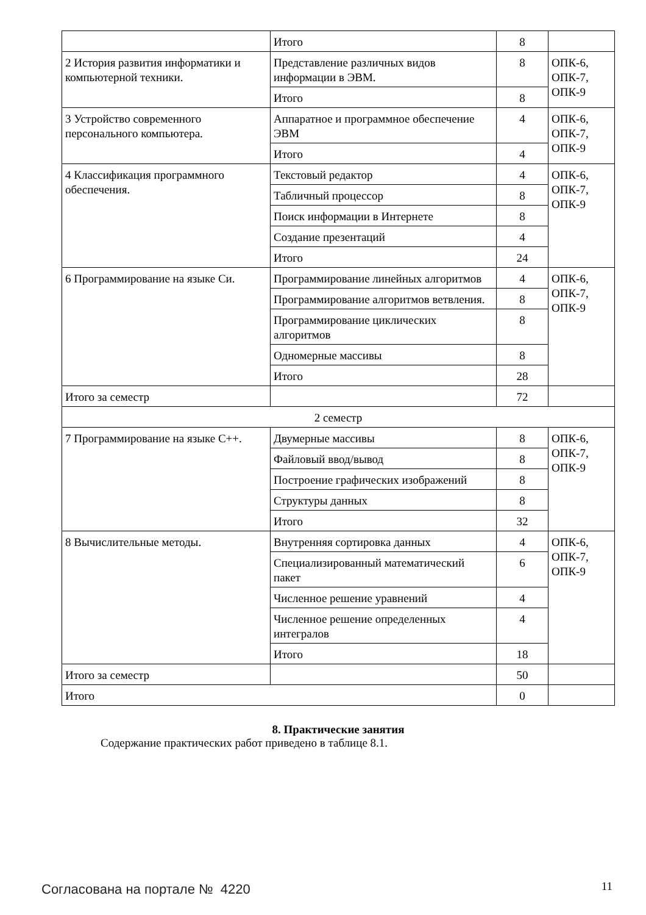| | Итого | 8 | |
| 2 История развития информатики и компьютерной техники. | Представление различных видов информации в ЭВМ. | 8 | ОПК-6, ОПК-7, ОПК-9 |
| | Итого | 8 | |
| 3 Устройство современного персонального компьютера. | Аппаратное и программное обеспечение ЭВМ | 4 | ОПК-6, ОПК-7, ОПК-9 |
| | Итого | 4 | |
| 4 Классификация программного обеспечения. | Текстовый редактор | 4 | ОПК-6, ОПК-7, ОПК-9 |
| | Табличный процессор | 8 | |
| | Поиск информации в Интернете | 8 | |
| | Создание презентаций | 4 | |
| | Итого | 24 | |
| 6 Программирование на языке Си. | Программирование линейных алгоритмов | 4 | ОПК-6, ОПК-7, ОПК-9 |
| | Программирование алгоритмов ветвления. | 8 | |
| | Программирование циклических алгоритмов | 8 | |
| | Одномерные массивы | 8 | |
| | Итого | 28 | |
| Итого за семестр | | 72 | |
| 2 семестр | | | |
| 7 Программирование на языке С++. | Двумерные массивы | 8 | ОПК-6, ОПК-7, ОПК-9 |
| | Файловый ввод/вывод | 8 | |
| | Построение графических изображений | 8 | |
| | Структуры данных | 8 | |
| | Итого | 32 | |
| 8 Вычислительные методы. | Внутренняя сортировка данных | 4 | ОПК-6, ОПК-7, ОПК-9 |
| | Специализированный математический пакет | 6 | |
| | Численное решение уравнений | 4 | |
| | Численное решение определенных интегралов | 4 | |
| | Итого | 18 | |
| Итого за семестр | | 50 | |
| Итого | | 0 | |
8. Практические занятия
Содержание практических работ приведено в таблице 8.1.
Согласована на портале № 4220 11